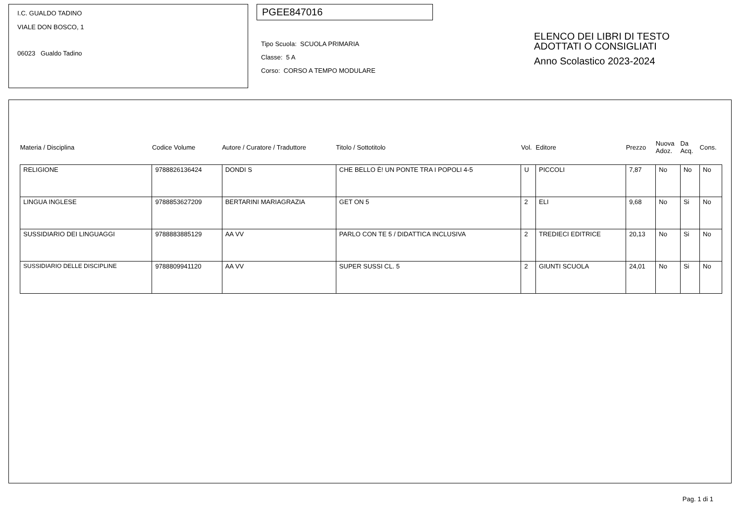I.C. GUALDO TADINO
VIALE DON BOSCO, 1
06023 Gualdo Tadino
PGEE847016
Tipo Scuola: SCUOLA PRIMARIA
Classe: 5 A
Corso: CORSO A TEMPO MODULARE
ELENCO DEI LIBRI DI TESTO
ADOTTATI O CONSIGLIATI
Anno Scolastico 2023-2024
| Materia / Disciplina | Codice Volume | Autore / Curatore / Traduttore | Titolo / Sottotitolo | Vol. | Editore | Prezzo | Nuova Adoz. | Da Acq. | Cons. |
| --- | --- | --- | --- | --- | --- | --- | --- | --- | --- |
| RELIGIONE | 9788826136424 | DONDI S | CHE BELLO È! UN PONTE TRA I POPOLI 4-5 | U | PICCOLI | 7,87 | No | No | No |
| LINGUA INGLESE | 9788853627209 | BERTARINI MARIAGRAZIA | GET ON 5 | 2 | ELI | 9,68 | No | Si | No |
| SUSSIDIARIO DEI LINGUAGGI | 9788883885129 | AA VV | PARLO CON TE 5 / DIDATTICA INCLUSIVA | 2 | TREDIECI EDITRICE | 20,13 | No | Si | No |
| SUSSIDIARIO DELLE DISCIPLINE | 9788809941120 | AA VV | SUPER SUSSI CL. 5 | 2 | GIUNTI SCUOLA | 24,01 | No | Si | No |
Pag. 1 di 1